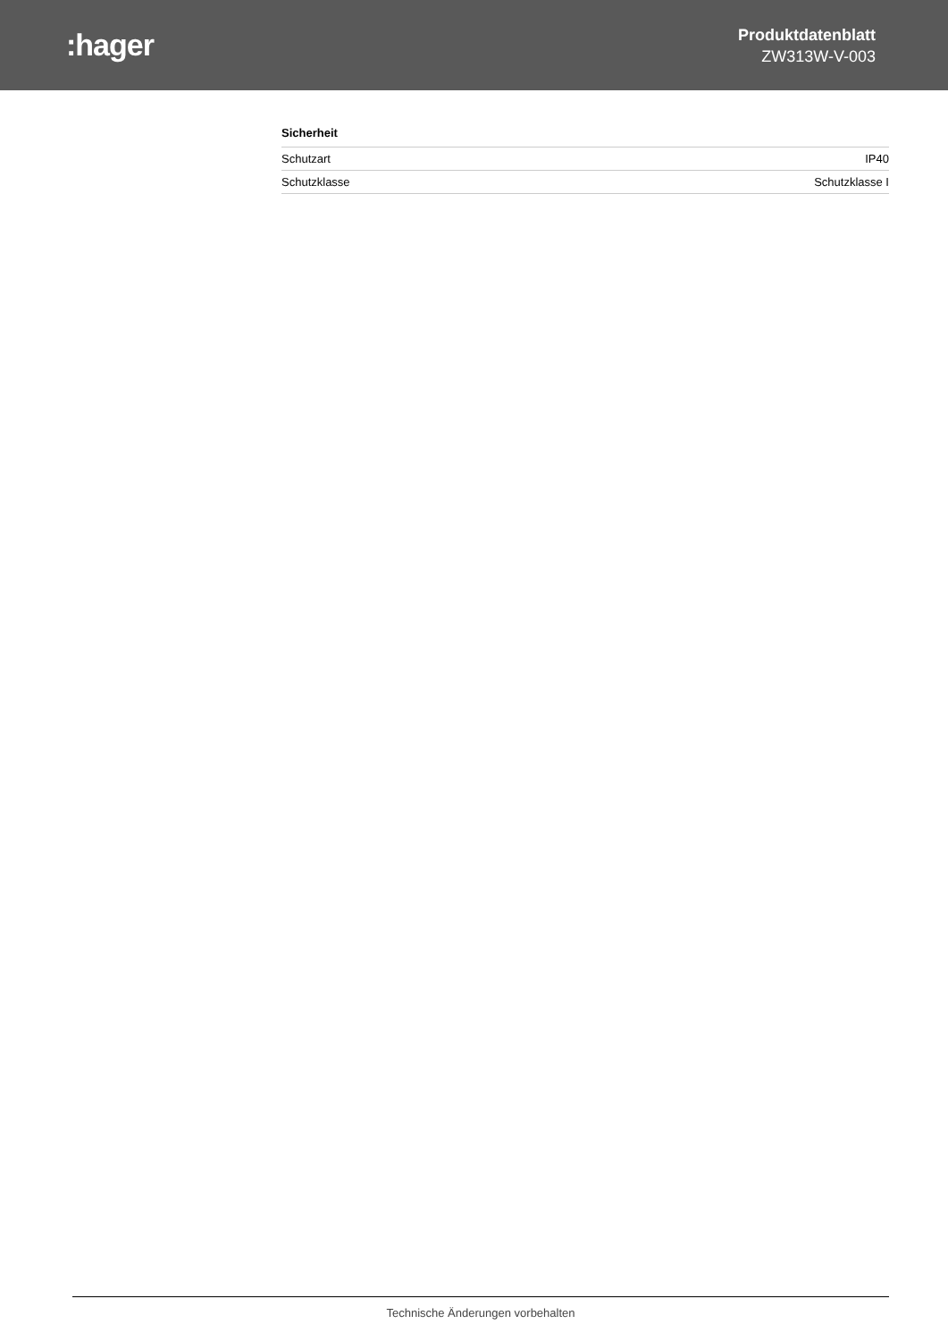:hager
Produktdatenblatt
ZW313W-V-003
Sicherheit
| Schutzart | IP40 |
| Schutzklasse | Schutzklasse I |
Technische Änderungen vorbehalten